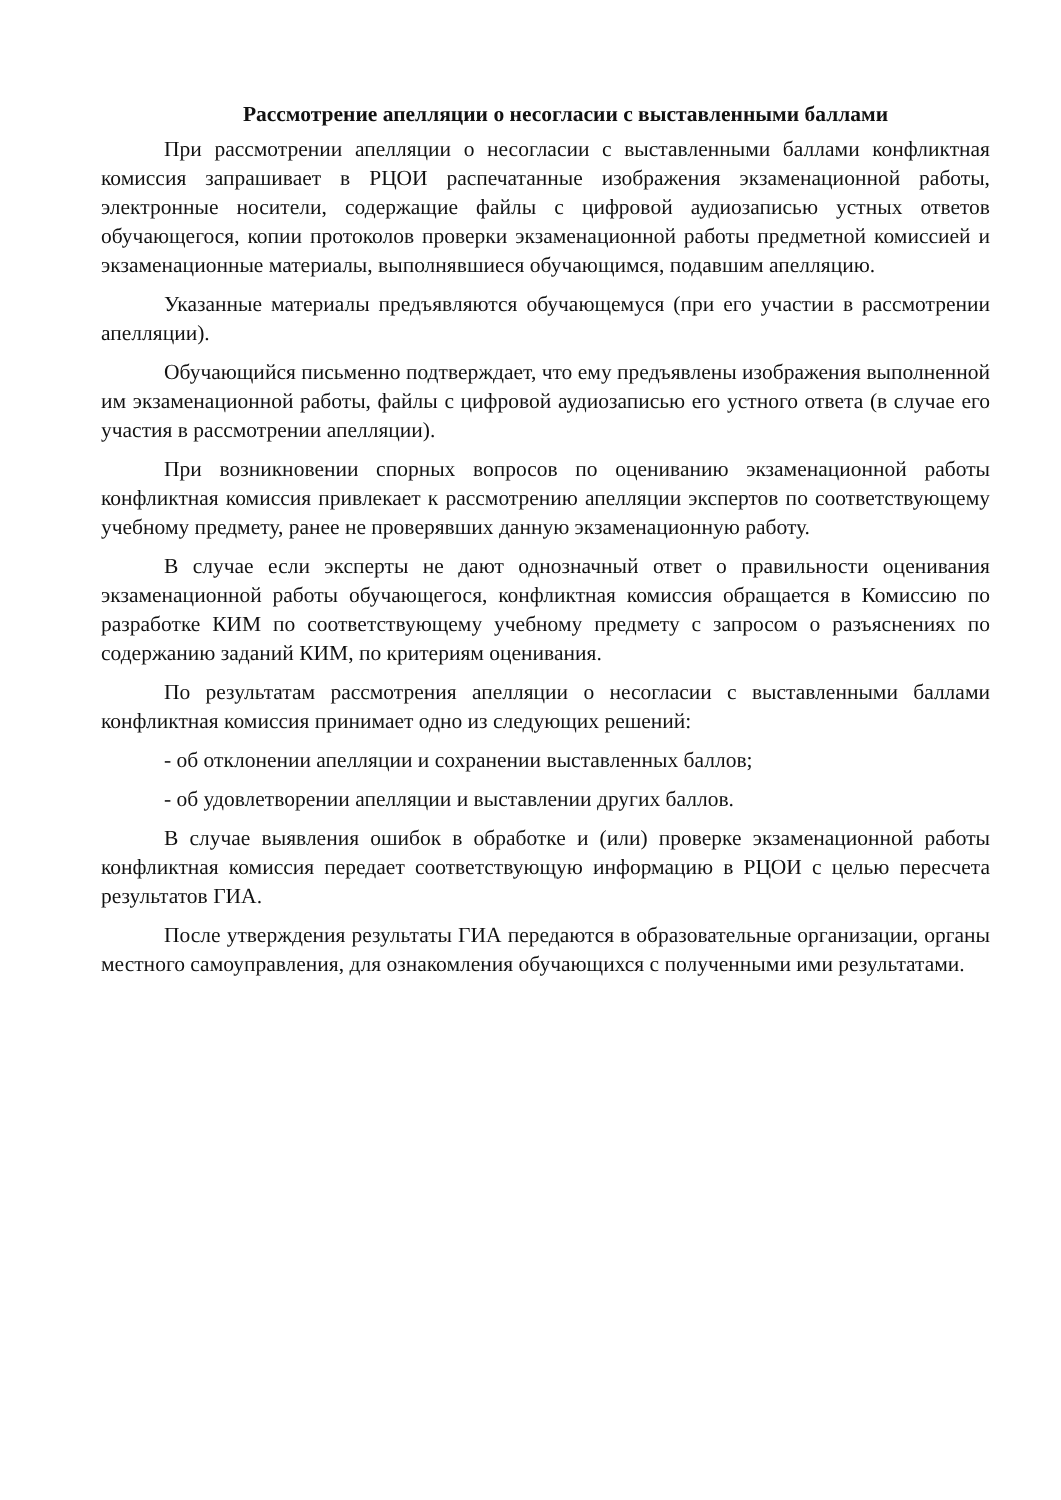Рассмотрение апелляции о несогласии с выставленными баллами
При рассмотрении апелляции о несогласии с выставленными баллами конфликтная комиссия запрашивает в РЦОИ распечатанные изображения экзаменационной работы, электронные носители, содержащие файлы с цифровой аудиозаписью устных ответов обучающегося, копии протоколов проверки экзаменационной работы предметной комиссией и экзаменационные материалы, выполнявшиеся обучающимся, подавшим апелляцию.
Указанные материалы предъявляются обучающемуся (при его участии в рассмотрении апелляции).
Обучающийся письменно подтверждает, что ему предъявлены изображения выполненной им экзаменационной работы, файлы с цифровой аудиозаписью его устного ответа (в случае его участия в рассмотрении апелляции).
При возникновении спорных вопросов по оцениванию экзаменационной работы конфликтная комиссия привлекает к рассмотрению апелляции экспертов по соответствующему учебному предмету, ранее не проверявших данную экзаменационную работу.
В случае если эксперты не дают однозначный ответ о правильности оценивания экзаменационной работы обучающегося, конфликтная комиссия обращается в Комиссию по разработке КИМ по соответствующему учебному предмету с запросом о разъяснениях по содержанию заданий КИМ, по критериям оценивания.
По результатам рассмотрения апелляции о несогласии с выставленными баллами конфликтная комиссия принимает одно из следующих решений:
- об отклонении апелляции и сохранении выставленных баллов;
- об удовлетворении апелляции и выставлении других баллов.
В случае выявления ошибок в обработке и (или) проверке экзаменационной работы конфликтная комиссия передает соответствующую информацию в РЦОИ с целью пересчета результатов ГИА.
После утверждения результаты ГИА передаются в образовательные организации, органы местного самоуправления, для ознакомления обучающихся с полученными ими результатами.